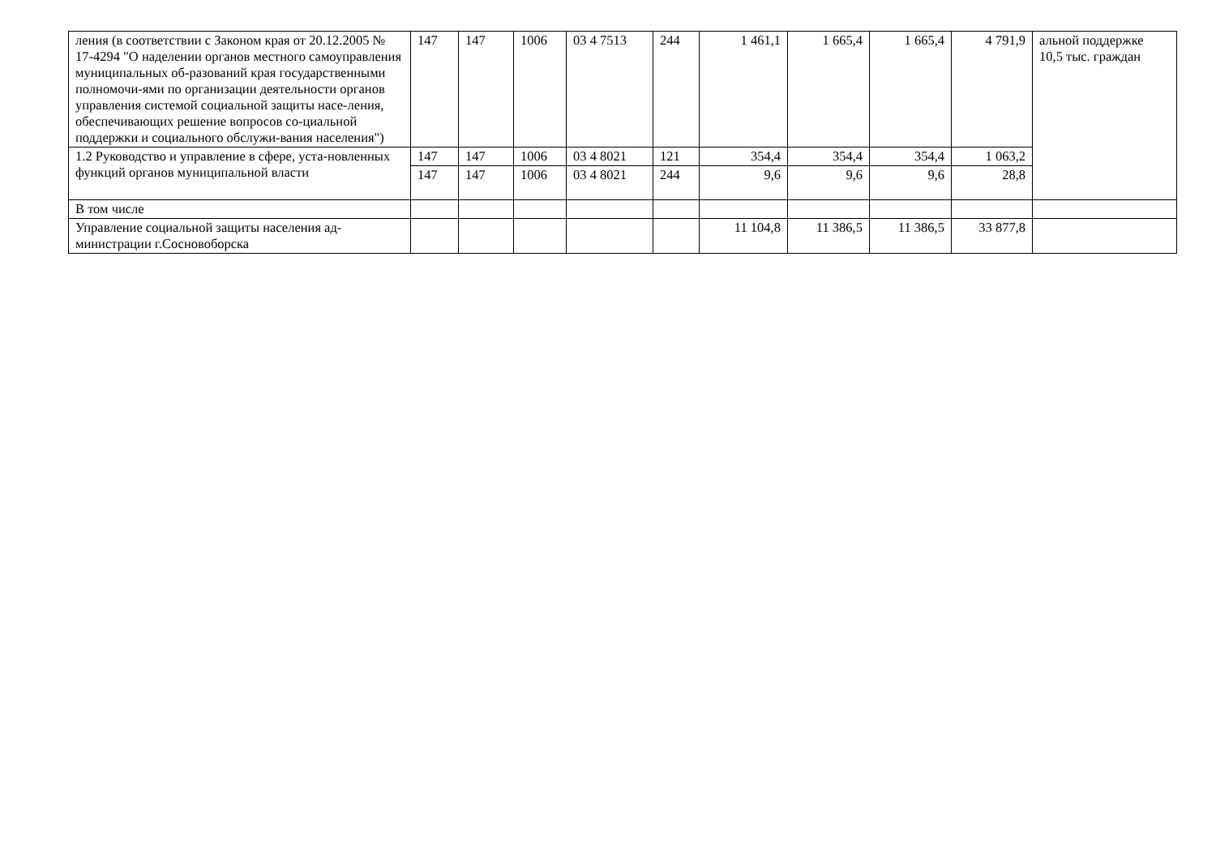| ления (в соответствии с Законом края от 20.12.2005 № 17-4294 "О наделении органов местного самоуправления муниципальных об-разований края государственными полномочи-ями по организации деятельности органов управления системой социальной защиты насе-ления, обеспечивающих решение вопросов со-циальной поддержки и социального обслужи-вания населения") | 147 | 147 | 1006 | 03 4 7513 | 244 | 1 461,1 | 1 665,4 | 1 665,4 | 4 791,9 | альной поддержке 10,5 тыс. граждан |
| 1.2 Руководство и управление в сфере, уста-новленных функций органов муниципальной власти | 147 | 147 | 1006 | 03 4 8021 | 121 | 354,4 | 354,4 | 354,4 | 1 063,2 | |
| | 147 | 147 | 1006 | 03 4 8021 | 244 | 9,6 | 9,6 | 9,6 | 28,8 | |
| В том числе | | | | | | | | | | |
| Управление социальной защиты населения ад-министрации г.Сосновоборска | | | | | | 11 104,8 | 11 386,5 | 11 386,5 | 33 877,8 | |